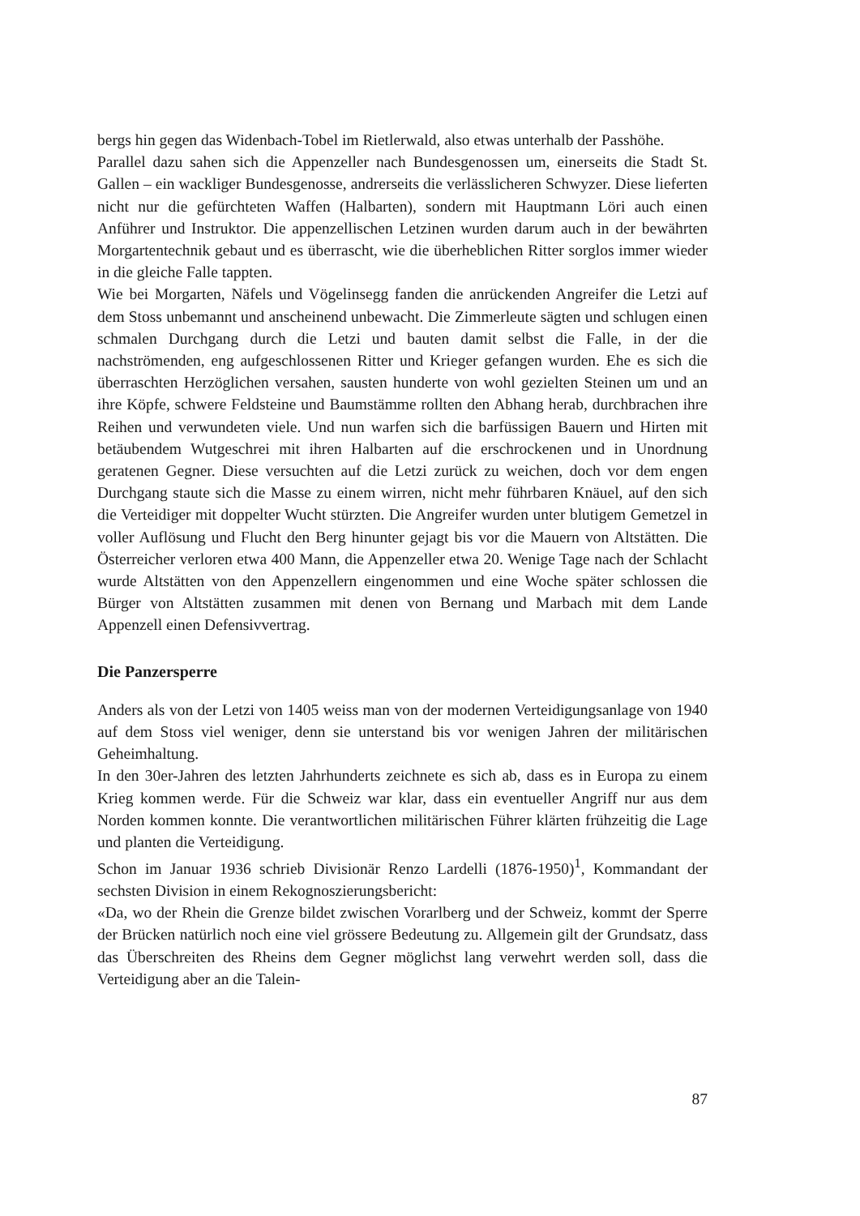bergs hin gegen das Widenbach-Tobel im Rietlerwald, also etwas unterhalb der Passhöhe.
Parallel dazu sahen sich die Appenzeller nach Bundesgenossen um, einerseits die Stadt St. Gallen – ein wackliger Bundesgenosse, andrerseits die verlässlicheren Schwyzer. Diese lieferten nicht nur die gefürchteten Waffen (Halbarten), sondern mit Hauptmann Löri auch einen Anführer und Instruktor. Die appenzellischen Letzinen wurden darum auch in der bewährten Morgartentechnik gebaut und es überrascht, wie die überheblichen Ritter sorglos immer wieder in die gleiche Falle tappten.
Wie bei Morgarten, Näfels und Vögelinsegg fanden die anrückenden Angreifer die Letzi auf dem Stoss unbemannt und anscheinend unbewacht. Die Zimmerleute sägten und schlugen einen schmalen Durchgang durch die Letzi und bauten damit selbst die Falle, in der die nachströmenden, eng aufgeschlossenen Ritter und Krieger gefangen wurden. Ehe es sich die überraschten Herzöglichen versahen, sausten hunderte von wohl gezielten Steinen um und an ihre Köpfe, schwere Feldsteine und Baumstämme rollten den Abhang herab, durchbrachen ihre Reihen und verwundeten viele. Und nun warfen sich die barfüssigen Bauern und Hirten mit betäubendem Wutgeschrei mit ihren Halbarten auf die erschrockenen und in Unordnung geratenen Gegner. Diese versuchten auf die Letzi zurück zu weichen, doch vor dem engen Durchgang staute sich die Masse zu einem wirren, nicht mehr führbaren Knäuel, auf den sich die Verteidiger mit doppelter Wucht stürzten. Die Angreifer wurden unter blutigem Gemetzel in voller Auflösung und Flucht den Berg hinunter gejagt bis vor die Mauern von Altstätten. Die Österreicher verloren etwa 400 Mann, die Appenzeller etwa 20. Wenige Tage nach der Schlacht wurde Altstätten von den Appenzellern eingenommen und eine Woche später schlossen die Bürger von Altstätten zusammen mit denen von Bernang und Marbach mit dem Lande Appenzell einen Defensivvertrag.
Die Panzersperre
Anders als von der Letzi von 1405 weiss man von der modernen Verteidigungsanlage von 1940 auf dem Stoss viel weniger, denn sie unterstand bis vor wenigen Jahren der militärischen Geheimhaltung.
In den 30er-Jahren des letzten Jahrhunderts zeichnete es sich ab, dass es in Europa zu einem Krieg kommen werde. Für die Schweiz war klar, dass ein eventueller Angriff nur aus dem Norden kommen konnte. Die verantwortlichen militärischen Führer klärten frühzeitig die Lage und planten die Verteidigung.
Schon im Januar 1936 schrieb Divisionär Renzo Lardelli (1876-1950)<sup>1</sup>, Kommandant der sechsten Division in einem Rekognoszierungsbericht:
«Da, wo der Rhein die Grenze bildet zwischen Vorarlberg und der Schweiz, kommt der Sperre der Brücken natürlich noch eine viel grössere Bedeutung zu. Allgemein gilt der Grundsatz, dass das Überschreiten des Rheins dem Gegner möglichst lang verwehrt werden soll, dass die Verteidigung aber an die Talein-
87